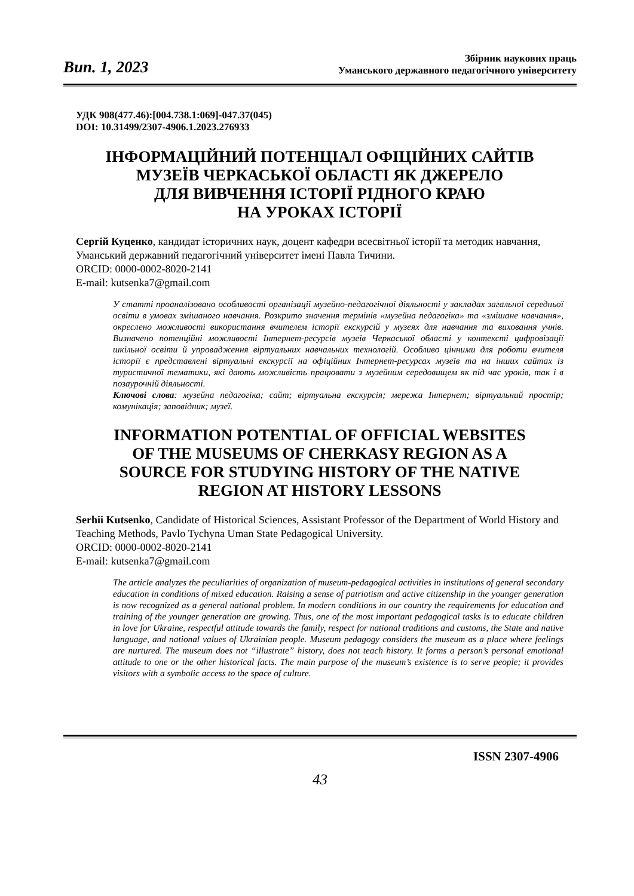Вип. 1, 2023
Збірник наукових праць
Уманського державного педагогічного університету
УДК 908(477.46):[004.738.1:069]-047.37(045)
DOI: 10.31499/2307-4906.1.2023.276933
ІНФОРМАЦІЙНИЙ ПОТЕНЦІАЛ ОФІЦІЙНИХ САЙТІВ
МУЗЕЇВ ЧЕРКАСЬКОЇ ОБЛАСТІ ЯК ДЖЕРЕЛО
ДЛЯ ВИВЧЕННЯ ІСТОРІЇ РІДНОГО КРАЮ
НА УРОКАХ ІСТОРІЇ
Сергій Куценко, кандидат історичних наук, доцент кафедри всесвітньої історії та методик навчання, Уманський державний педагогічний університет імені Павла Тичини.
ORCID: 0000-0002-8020-2141
E-mail: kutsenka7@gmail.com
У статті проаналізовано особливості організації музейно-педагогічної діяльності у закладах загальної середньої освіти в умовах змішаного навчання. Розкрито значення термінів «музейна педагогіка» та «змішане навчання», окреслено можливості використання вчителем історії екскурсій у музеях для навчання та виховання учнів. Визначено потенційні можливості Інтернет-ресурсів музеїв Черкаської області у контексті цифровізації шкільної освіти й упровадження віртуальних навчальних технологій. Особливо цінними для роботи вчителя історії є представлені віртуальні екскурсії на офіційних Інтернет-ресурсах музеїв та на інших сайтах із туристичної тематики, які дають можливість працювати з музейним середовищем як під час уроків, так і в позаурочній діяльності.
Ключові слова: музейна педагогіка; сайт; віртуальна екскурсія; мережа Інтернет; віртуальний простір; комунікація; заповідник; музеї.
INFORMATION POTENTIAL OF OFFICIAL WEBSITES
OF THE MUSEUMS OF CHERKASY REGION AS A
SOURCE FOR STUDYING HISTORY OF THE NATIVE
REGION AT HISTORY LESSONS
Serhii Kutsenko, Candidate of Historical Sciences, Assistant Professor of the Department of World History and Teaching Methods, Pavlo Tychyna Uman State Pedagogical University.
ORCID: 0000-0002-8020-2141
E-mail: kutsenka7@gmail.com
The article analyzes the peculiarities of organization of museum-pedagogical activities in institutions of general secondary education in conditions of mixed education. Raising a sense of patriotism and active citizenship in the younger generation is now recognized as a general national problem. In modern conditions in our country the requirements for education and training of the younger generation are growing. Thus, one of the most important pedagogical tasks is to educate children in love for Ukraine, respectful attitude towards the family, respect for national traditions and customs, the State and native language, and national values of Ukrainian people. Museum pedagogy considers the museum as a place where feelings are nurtured. The museum does not “illustrate” history, does not teach history. It forms a person’s personal emotional attitude to one or the other historical facts. The main purpose of the museum’s existence is to serve people; it provides visitors with a symbolic access to the space of culture.
ISSN 2307-4906
43